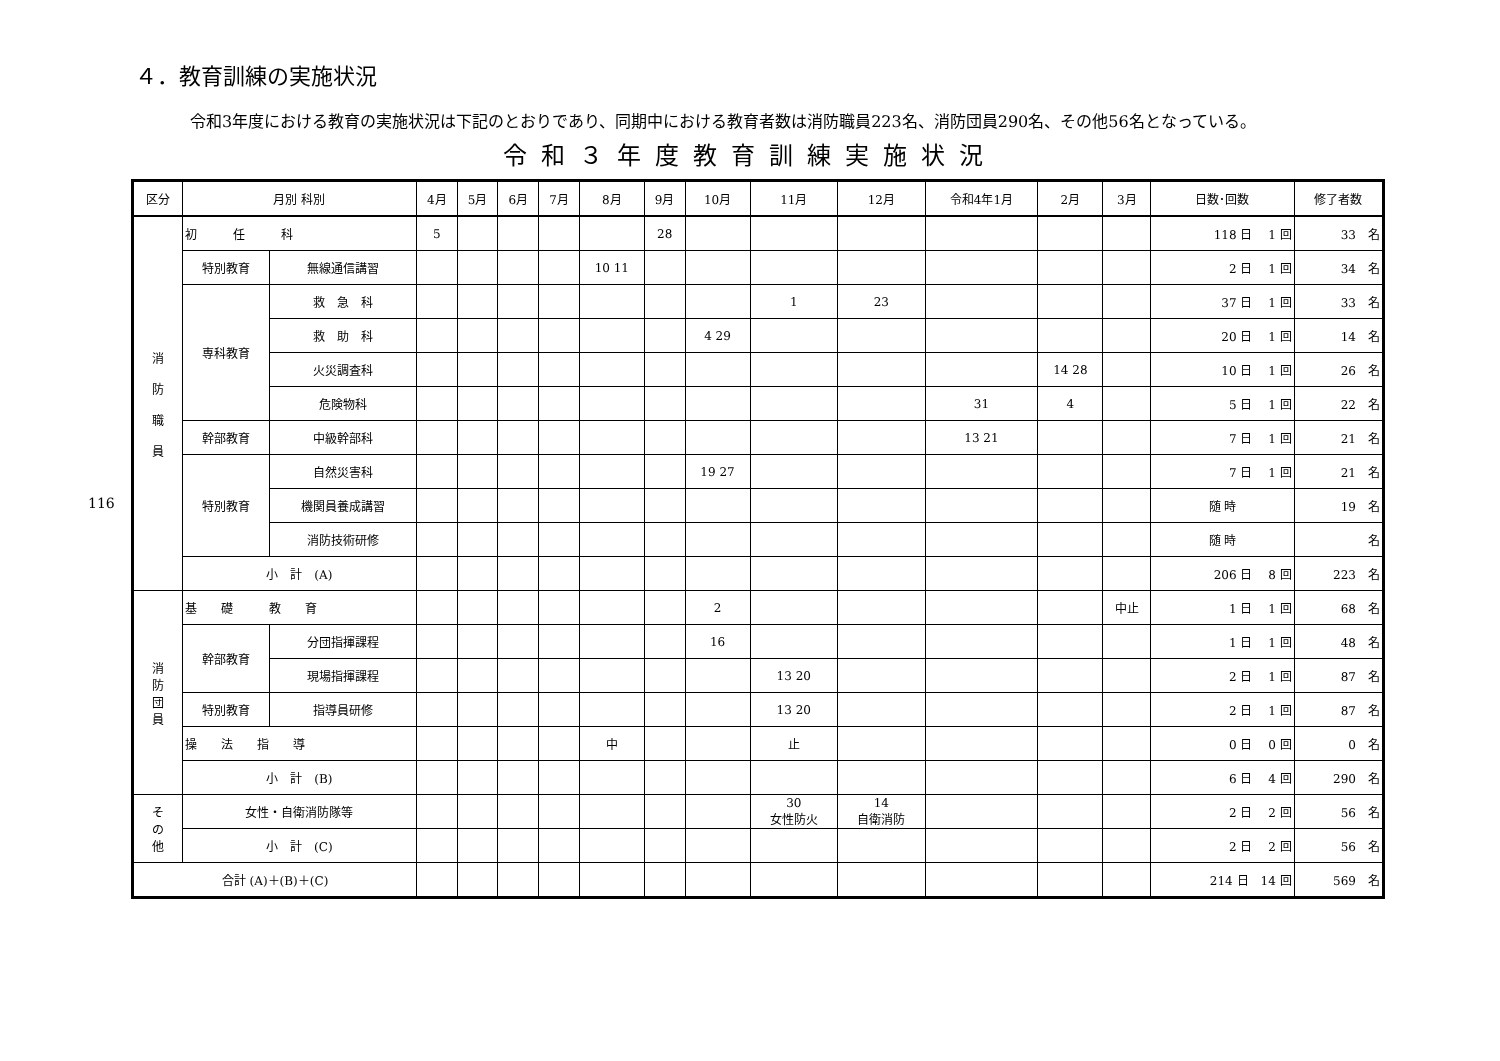116
４．教育訓練の実施状況
令和3年度における教育の実施状況は下記のとおりであり、同期中における教育者数は消防職員223名、消防団員290名、その他56名となっている。
令和３年度教育訓練実施状況
| 区分 | 月別 科別 | | 4月 | 5月 | 6月 | 7月 | 8月 | 9月 | 10月 | 11月 | 12月 | 令和4年1月 | 2月 | 3月 | 日数･回数 | 修了者数 |
| --- | --- | --- | --- | --- | --- | --- | --- | --- | --- | --- | --- | --- | --- | --- | --- | --- |
| 消 防 職 員 | 初 任 科 | | 5 | | | | | 28 | | | | | | | 118 日 1 回 | 33 名 |
| | 特別教育 | 無線通信講習 | | | | | 10 11 | | | | | | | | 2 日 1 回 | 34 名 |
| | 専科教育 | 救 急 科 | | | | | | | | 1 | 23 | | | | 37 日 1 回 | 33 名 |
| | | 救 助 科 | | | | | | | 4 29 | | | | | | 20 日 1 回 | 14 名 |
| | | 火災調査科 | | | | | | | | | | | 14 28 | | 10 日 1 回 | 26 名 |
| | | 危険物科 | | | | | | | | | | 31 | 4 | | 5 日 1 回 | 22 名 |
| | 幹部教育 | 中級幹部科 | | | | | | | | | | 13 21 | | | 7 日 1 回 | 21 名 |
| | 特別教育 | 自然災害科 | | | | | | | 19 27 | | | | | | 7 日 1 回 | 21 名 |
| | | 機関員養成講習 | | | | | | | | | | | | | 随 時 | 19 名 |
| | | 消防技術研修 | | | | | | | | | | | | | 随 時 | 名 |
| | 小 計 (A) | | | | | | | | | | | | | | 206 日 8 回 | 223 名 |
| 消 防 団 員 | 基 礎 教 育 | | | | | | | | 2 | | | | | 中止 | 1 日 1 回 | 68 名 |
| | 幹部教育 | 分団指揮課程 | | | | | | | 16 | | | | | | 1 日 1 回 | 48 名 |
| | | 現場指揮課程 | | | | | | | | 13 20 | | | | | 2 日 1 回 | 87 名 |
| | 特別教育 | 指導員研修 | | | | | | | | 13 20 | | | | | 2 日 1 回 | 87 名 |
| | 操 法 指 導 | | | | | | 中 | | | 止 | | | | | 0 日 0 回 | 0 名 |
| | 小 計 (B) | | | | | | | | | | | | | | 6 日 4 回 | 290 名 |
| そ の 他 | 女性・自衛消防隊等 | | | | | | | | | 30 女性防火 | 14 自衛消防 | | | | 2 日 2 回 | 56 名 |
| | 小 計 (C) | | | | | | | | | | | | | | 2 日 2 回 | 56 名 |
| 合計 (A)＋(B)＋(C) | | | | | | | | | | | | | | | 214 日 14 回 | 569 名 |